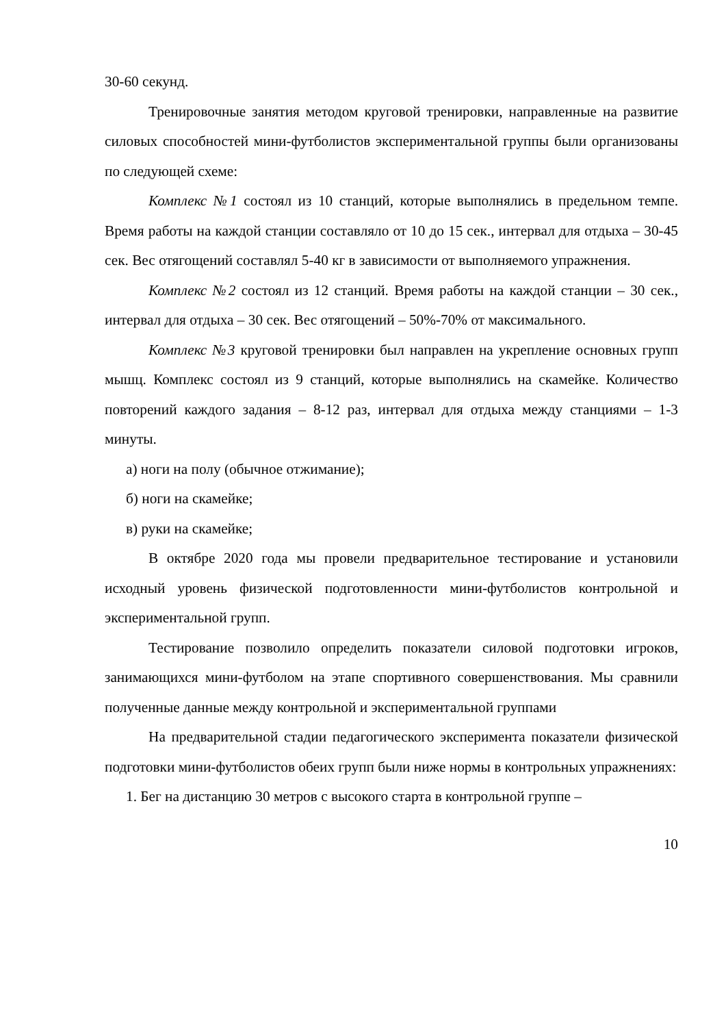30-60 секунд.
Тренировочные занятия методом круговой тренировки, направленные на развитие силовых способностей мини-футболистов экспериментальной группы были организованы по следующей схеме:
Комплекс №1 состоял из 10 станций, которые выполнялись в предельном темпе. Время работы на каждой станции составляло от 10 до 15 сек., интервал для отдыха – 30-45 сек. Вес отягощений составлял 5-40 кг в зависимости от выполняемого упражнения.
Комплекс №2 состоял из 12 станций. Время работы на каждой станции – 30 сек., интервал для отдыха – 30 сек. Вес отягощений – 50%-70% от максимального.
Комплекс №3 круговой тренировки был направлен на укрепление основных групп мышц. Комплекс состоял из 9 станций, которые выполнялись на скамейке. Количество повторений каждого задания – 8-12 раз, интервал для отдыха между станциями – 1-3 минуты.
а) ноги на полу (обычное отжимание);
б) ноги на скамейке;
в) руки на скамейке;
В октябре 2020 года мы провели предварительное тестирование и установили исходный уровень физической подготовленности мини-футболистов контрольной и экспериментальной групп.
Тестирование позволило определить показатели силовой подготовки игроков, занимающихся мини-футболом на этапе спортивного совершенствования. Мы сравнили полученные данные между контрольной и экспериментальной группами
На предварительной стадии педагогического эксперимента показатели физической подготовки мини-футболистов обеих групп были ниже нормы в контрольных упражнениях:
1. Бег на дистанцию 30 метров с высокого старта в контрольной группе –
10